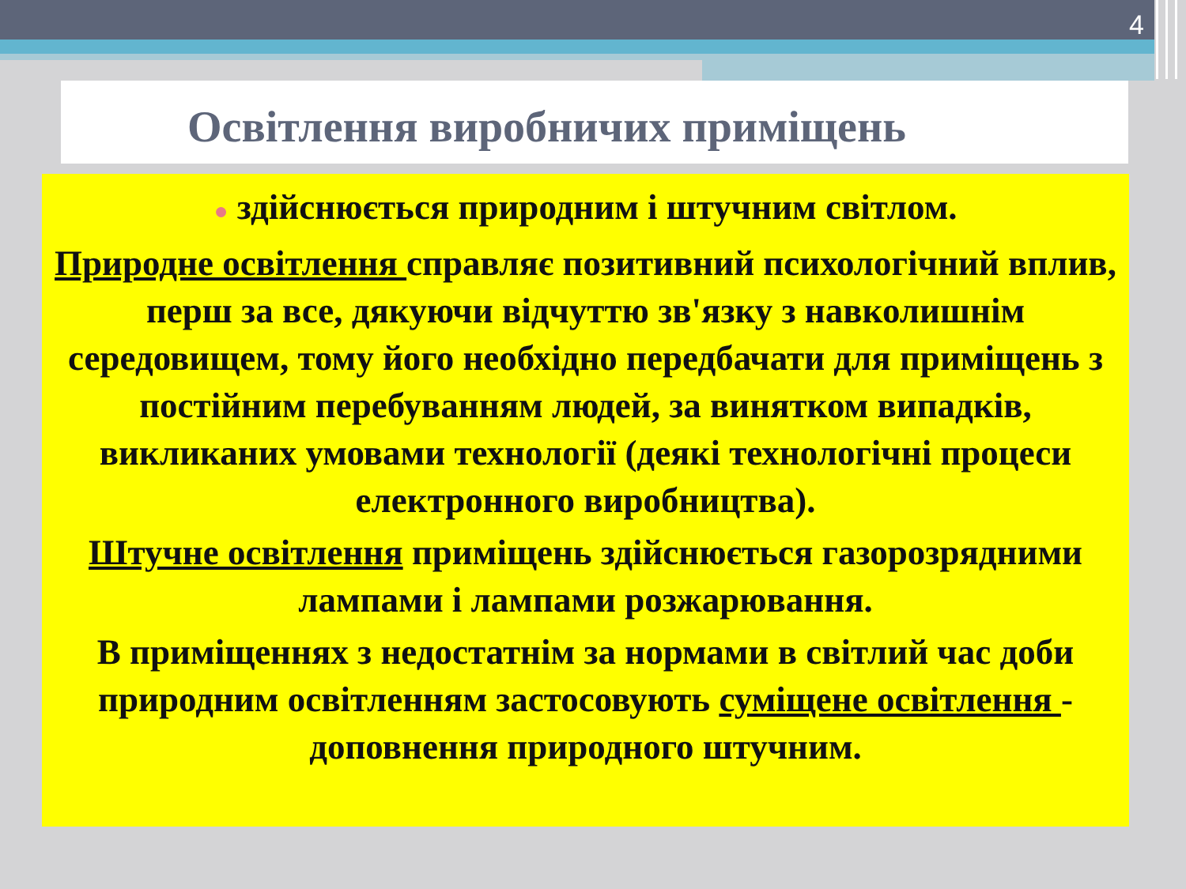4
Освітлення виробничих приміщень
● здійснюється природним і штучним світлом.
Природне освітлення справляє позитивний психологічний вплив, перш за все, дякуючи відчуттю зв'язку з навколишнім середовищем, тому його необхідно передбачати для приміщень з постійним перебуванням людей, за винятком випадків, викликаних умовами технології (деякі технологічні процеси електронного виробництва).
Штучне освітлення приміщень здійснюється газорозрядними лампами і лампами розжарювання.
В приміщеннях з недостатнім за нормами в світлий час доби природним освітленням застосовують суміщене освітлення - доповнення природного штучним.